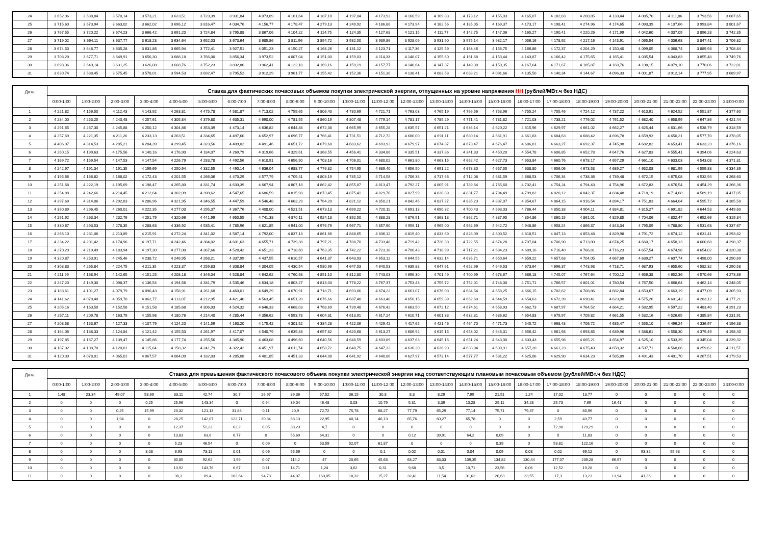| 24 | 3 652,06 | 3 588,84 | 3 570,14 | 3 573,21 | 3 623,51 | 3 723,39 | 3 931,84 | 4 073,89 | 4 161,64 | 4 187,10 | 4 197,84 | 4 173,92 | 4 166,59 | 4 169,83 | 4 173,12 | 4 155,03 | 4 165,07 | 4 182,83 | 4 200,85 | 4 133,44 | 4 085,70 | 4 111,86 | 3 793,56 | 3 687,65 |
| 25 | 3 715,60 | 3 673,94 | 3 663,02 | 3 662,02 | 3 696,12 | 3 816,47 | 4 034,76 | 4 156,77 | 4 178,47 | 4 279,13 | 4 249,92 | 4 186,86 | 4 173,94 | 4 182,56 | 4 185,05 | 4 169,37 | 4 173,17 | 4 198,41 | 4 274,96 | 4 174,65 | 4 093,39 | 4 107,66 | 3 993,84 | 3 801,67 |
| 26 | 3 767,55 | 3 720,22 | 3 674,23 | 3 666,42 | 3 691,20 | 3 724,84 | 3 795,88 | 3 867,06 | 4 104,22 | 4 114,75 | 4 124,35 | 4 127,68 | 4 121,15 | 4 111,77 | 4 142,75 | 4 147,06 | 4 165,27 | 4 190,41 | 4 220,26 | 4 171,99 | 4 042,60 | 4 037,09 | 3 896,28 | 3 742,35 |
| 27 | 3 719,02 | 3 664,11 | 3 637,77 | 3 618,23 | 3 634,64 | 3 652,03 | 3 673,64 | 3 685,86 | 3 811,96 | 3 894,72 | 3 932,50 | 3 939,86 | 3 928,09 | 3 931,90 | 3 975,14 | 3 982,17 | 4 056,16 | 4 178,92 | 4 217,16 | 4 145,91 | 4 065,54 | 4 006,68 | 3 847,41 | 3 706,82 |
| 28 | 3 674,50 | 3 648,77 | 3 635,28 | 3 631,86 | 3 665,94 | 3 772,41 | 3 927,51 | 4 051,23 | 4 150,27 | 4 168,26 | 4 131,12 | 4 123,71 | 4 117,36 | 4 125,59 | 4 163,46 | 4 156,75 | 4 166,86 | 4 172,37 | 4 204,29 | 4 150,40 | 4 099,05 | 4 068,74 | 3 889,93 | 3 708,84 |
| 29 | 3 708,29 | 3 677,71 | 3 649,91 | 3 656,30 | 3 688,18 | 3 766,00 | 3 856,34 | 3 973,52 | 4 007,04 | 4 151,00 | 4 159,03 | 4 114,33 | 4 148,07 | 4 155,60 | 4 161,68 | 4 153,44 | 4 143,87 | 4 166,42 | 4 175,65 | 4 165,41 | 4 035,54 | 4 043,83 | 3 855,48 | 3 749,76 |
| 30 | 3 698,36 | 3 649,14 | 3 631,25 | 3 626,08 | 3 668,76 | 3 752,23 | 3 832,86 | 3 962,41 | 4 122,18 | 4 169,16 | 4 159,19 | 4 157,77 | 4 140,64 | 4 147,37 | 4 149,38 | 4 150,35 | 4 167,64 | 4 171,67 | 4 185,87 | 4 168,76 | 4 108,15 | 4 079,10 | 3 770,06 | 3 722,01 |
| 31 | 3 630,74 | 3 588,45 | 3 575,45 | 3 578,01 | 3 594,53 | 3 692,47 | 3 795,52 | 3 912,29 | 3 961,77 | 4 155,42 | 4 152,36 | 4 151,30 | 4 138,41 | 4 083,58 | 4 088,21 | 4 091,66 | 4 135,50 | 4 140,34 | 4 144,67 | 4 096,33 | 4 001,87 | 3 912,14 | 3 777,95 | 3 689,97 |
| Дата | Ставка для фактических почасовых объемов покупки электрической энергии, отпущенных на уровне напряжения НН (рублей/МВт.ч без НДС) | | | | | | | | | | | | | | | | | | | | | | | |
| --- | --- | --- | --- | --- | --- | --- | --- | --- | --- | --- | --- | --- | --- | --- | --- | --- | --- | --- | --- | --- | --- | --- | --- | --- |
| | 0:00-1:00 | 1:00-2:00 | 2:00-3:00 | 3:00-4:00 | 4:00-5:00 | 5:00-6:00 | 6:00-7:00 | 7:00-8:00 | 8:00-9:00 | 9:00-10:00 | 10:00-11:00 | 11:00-12:00 | 12:00-13:00 | 13:00-14:00 | 14:00-15:00 | 15:00-16:00 | 16:00-17:00 | 17:00-18:00 | 18:00-19:00 | 19:00-20:00 | 20:00-21:00 | 21:00-22:00 | 22:00-23:00 | 23:00-0:00 |
| 1 | 4 221,82 | 4 156,50 | 4 112,43 | 4 143,92 | 4 263,81 | 4 475,78 | 4 581,87 | 4 713,02 | 4 759,65 | 4 806,40 | 4 780,69 | 4 721,71 | 4 763,03 | 4 765,19 | 4 766,56 | 4 753,96 | 4 755,24 | 4 755,46 | 4 724,12 | 4 737,22 | 4 610,91 | 4 624,52 | 4 551,87 | 4 377,60 |
| 2 | 4 284,00 | 4 253,25 | 4 240,48 | 4 257,61 | 4 305,84 | 4 379,80 | 4 635,31 | 4 690,00 | 4 781,55 | 4 860,19 | 4 807,48 | 4 779,14 | 4 781,17 | 4 785,29 | 4 771,41 | 4 731,82 | 4 721,03 | 4 738,21 | 4 776,02 | 4 761,52 | 4 682,40 | 4 658,99 | 4 647,86 | 4 421,44 |
| 3 | 4 291,65 | 4 267,30 | 4 245,88 | 4 250,12 | 4 304,86 | 4 353,39 | 4 473,14 | 4 636,82 | 4 644,88 | 4 672,38 | 4 665,99 | 4 655,28 | 4 635,57 | 4 651,21 | 4 636,14 | 4 620,22 | 4 615,96 | 4 629,97 | 4 661,02 | 4 662,27 | 4 625,44 | 4 631,66 | 4 538,79 | 4 318,59 |
| 4 | 4 257,69 | 4 221,35 | 4 211,26 | 4 233,13 | 4 263,51 | 4 334,65 | 4 497,60 | 4 652,97 | 4 696,77 | 4 766,41 | 4 731,51 | 4 712,72 | 4 680,00 | 4 691,11 | 4 680,14 | 4 661,91 | 4 661,83 | 4 684,63 | 4 688,42 | 4 696,78 | 4 659,93 | 4 650,21 | 4 577,70 | 4 378,05 |
| 5 | 4 406,07 | 4 314,53 | 4 285,21 | 4 284,39 | 4 299,45 | 4 323,56 | 4 409,02 | 4 491,46 | 4 651,72 | 4 679,68 | 4 683,62 | 4 693,92 | 4 679,97 | 4 674,37 | 4 673,47 | 4 676,47 | 4 686,81 | 4 663,27 | 4 692,37 | 4 745,98 | 4 682,82 | 4 653,41 | 4 633,23 | 4 376,16 |
| 6 | 4 260,15 | 4 199,63 | 4 175,56 | 4 140,16 | 4 176,90 | 4 184,07 | 4 269,79 | 4 319,66 | 4 329,61 | 4 368,55 | 4 456,41 | 4 334,86 | 4 335,51 | 4 337,86 | 4 341,33 | 4 450,20 | 4 554,78 | 4 606,85 | 4 652,78 | 4 647,76 | 4 627,83 | 4 555,41 | 4 394,06 | 4 224,63 |
| 7 | 4 169,72 | 4 159,54 | 4 147,53 | 4 147,54 | 4 226,79 | 4 283,78 | 4 492,56 | 4 610,91 | 4 656,90 | 4 703,16 | 4 706,01 | 4 680,02 | 4 661,80 | 4 663,15 | 4 662,42 | 4 627,73 | 4 653,84 | 4 660,76 | 4 678,17 | 4 657,29 | 4 661,10 | 4 633,03 | 4 543,08 | 4 371,81 |
| 8 | 4 242,97 | 4 191,34 | 4 191,35 | 4 199,69 | 4 250,94 | 4 332,55 | 4 490,14 | 4 636,04 | 4 688,77 | 4 776,82 | 4 754,95 | 4 689,40 | 4 656,50 | 4 691,22 | 4 678,30 | 4 657,55 | 4 638,80 | 4 656,06 | 4 673,53 | 4 689,27 | 4 652,08 | 4 681,99 | 4 559,83 | 4 334,39 |
| 9 | 4 195,66 | 4 168,82 | 4 168,02 | 4 172,43 | 4 201,55 | 4 266,06 | 4 470,29 | 4 577,79 | 4 709,41 | 4 803,19 | 4 785,12 | 4 714,58 | 4 706,38 | 4 717,66 | 4 712,08 | 4 681,59 | 4 688,53 | 4 706,34 | 4 738,36 | 4 739,48 | 4 672,15 | 4 675,08 | 4 532,94 | 4 268,60 |
| 10 | 4 251,68 | 4 222,19 | 4 195,69 | 4 198,47 | 4 265,80 | 4 331,74 | 4 633,39 | 4 667,94 | 4 807,18 | 4 862,42 | 4 855,87 | 4 813,47 | 4 792,27 | 4 805,91 | 4 789,64 | 4 765,60 | 4 732,41 | 4 754,24 | 4 794,43 | 4 754,96 | 4 672,83 | 4 676,54 | 4 454,29 | 4 266,36 |
| 11 | 4 254,88 | 4 242,66 | 4 214,45 | 4 212,64 | 4 302,09 | 4 398,62 | 4 547,65 | 4 686,59 | 4 815,98 | 4 873,45 | 4 875,41 | 4 829,70 | 4 827,99 | 4 838,89 | 4 831,77 | 4 794,49 | 4 799,82 | 4 820,12 | 4 842,37 | 4 834,48 | 4 718,19 | 4 714,68 | 4 589,19 | 4 417,05 |
| 12 | 4 397,69 | 4 314,06 | 4 292,83 | 4 286,96 | 4 321,95 | 4 346,55 | 4 447,59 | 4 546,48 | 4 663,29 | 4 764,20 | 4 821,12 | 4 850,21 | 4 842,46 | 4 837,27 | 4 835,23 | 4 837,07 | 4 854,67 | 4 864,15 | 4 916,54 | 4 894,17 | 4 751,83 | 4 664,04 | 4 595,72 | 4 385,58 |
| 13 | 4 390,89 | 4 296,45 | 4 260,01 | 4 222,35 | 4 277,03 | 4 295,37 | 4 367,76 | 4 408,00 | 4 521,51 | 4 673,13 | 4 699,22 | 4 720,11 | 4 691,13 | 4 690,32 | 4 700,43 | 4 693,03 | 4 786,44 | 4 850,33 | 4 904,11 | 4 884,81 | 4 815,27 | 4 691,82 | 4 644,53 | 4 449,60 |
| 14 | 4 291,92 | 4 263,34 | 4 232,76 | 4 251,79 | 4 320,66 | 4 441,99 | 4 650,55 | 4 741,38 | 4 870,11 | 4 924,13 | 4 892,50 | 4 888,28 | 4 876,91 | 4 868,13 | 4 862,71 | 4 837,95 | 4 854,86 | 4 860,15 | 4 861,01 | 4 829,85 | 4 704,06 | 4 802,47 | 4 652,66 | 4 319,34 |
| 15 | 4 330,67 | 4 293,53 | 4 278,35 | 4 288,63 | 4 336,92 | 4 535,41 | 4 785,96 | 4 821,85 | 4 941,00 | 4 976,79 | 4 967,71 | 4 857,90 | 4 956,11 | 4 965,00 | 4 962,69 | 4 942,72 | 4 948,86 | 4 958,24 | 4 866,37 | 4 843,34 | 4 795,09 | 4 788,80 | 4 531,63 | 4 337,67 |
| 16 | 4 266,10 | 4 231,06 | 4 213,89 | 4 215,91 | 4 272,24 | 4 341,02 | 4 587,14 | 4 792,00 | 4 837,13 | 4 861,66 | 4 848,65 | 4 836,12 | 4 819,40 | 4 833,69 | 4 828,09 | 4 800,52 | 4 818,51 | 4 847,13 | 4 853,48 | 4 829,98 | 4 791,72 | 4 674,12 | 4 631,41 | 4 293,82 |
| 17 | 4 234,22 | 4 201,42 | 4 174,96 | 4 197,71 | 4 242,46 | 4 384,02 | 4 601,63 | 4 655,71 | 4 739,38 | 4 797,21 | 4 788,70 | 4 733,48 | 4 719,42 | 4 720,33 | 4 722,55 | 4 674,28 | 4 707,04 | 4 706,90 | 4 713,80 | 4 674,25 | 4 660,17 | 4 658,13 | 4 600,68 | 4 298,37 |
| 18 | 4 270,20 | 4 219,49 | 4 183,94 | 4 197,30 | 4 277,00 | 4 367,66 | 4 528,42 | 4 651,23 | 4 718,60 | 4 763,35 | 4 742,22 | 4 723,18 | 4 706,43 | 4 718,99 | 4 717,21 | 4 684,23 | 4 689,16 | 4 716,40 | 4 766,81 | 4 716,23 | 4 657,54 | 4 674,98 | 4 654,02 | 4 320,38 |
| 19 | 4 320,87 | 4 253,91 | 4 245,46 | 4 238,72 | 4 246,95 | 4 268,21 | 4 337,99 | 4 437,55 | 4 610,57 | 4 641,37 | 4 643,93 | 4 653,12 | 4 644,55 | 4 632,14 | 4 636,71 | 4 650,64 | 4 659,22 | 4 657,63 | 4 704,05 | 4 667,69 | 4 639,27 | 4 607,74 | 4 498,00 | 4 290,69 |
| 20 | 4 303,83 | 4 265,84 | 4 224,75 | 4 211,35 | 4 223,37 | 4 259,83 | 4 308,84 | 4 304,05 | 4 430,54 | 4 580,96 | 4 647,53 | 4 640,53 | 4 639,88 | 4 647,61 | 4 652,96 | 4 649,53 | 4 673,64 | 4 696,37 | 4 743,93 | 4 718,71 | 4 687,93 | 4 655,60 | 4 582,32 | 4 290,58 |
| 21 | 4 211,99 | 4 168,94 | 4 142,65 | 4 151,25 | 4 208,18 | 4 346,04 | 4 528,84 | 4 642,62 | 4 760,98 | 4 851,10 | 4 812,80 | 4 743,03 | 4 696,30 | 4 701,49 | 4 700,99 | 4 678,67 | 4 686,18 | 4 745,07 | 4 767,64 | 4 700,12 | 4 656,38 | 4 652,36 | 4 570,66 | 4 273,86 |
| 22 | 4 247,20 | 4 149,30 | 4 098,37 | 4 136,54 | 4 194,56 | 4 331,79 | 4 535,46 | 4 634,18 | 4 803,27 | 4 813,03 | 4 778,22 | 4 767,37 | 4 753,43 | 4 755,72 | 4 752,01 | 4 748,00 | 4 751,71 | 4 766,57 | 4 801,01 | 4 780,54 | 4 767,50 | 4 668,64 | 4 462,14 | 4 248,05 |
| 23 | 4 183,61 | 4 101,27 | 4 079,79 | 4 096,43 | 4 158,91 | 4 261,68 | 4 460,01 | 4 649,29 | 4 670,91 | 4 718,71 | 4 693,86 | 4 674,22 | 4 661,07 | 4 676,03 | 4 684,54 | 4 658,25 | 4 666,15 | 4 702,62 | 4 708,86 | 4 682,84 | 4 653,67 | 4 663,19 | 4 477,09 | 4 305,93 |
| 24 | 4 141,62 | 4 078,40 | 4 059,70 | 4 062,77 | 4 113,07 | 4 212,95 | 4 421,40 | 4 563,45 | 4 651,20 | 4 676,66 | 4 687,40 | 4 663,48 | 4 656,15 | 4 659,39 | 4 662,68 | 4 644,59 | 4 654,63 | 4 672,39 | 4 690,41 | 4 623,00 | 4 575,26 | 4 601,42 | 4 283,12 | 4 177,21 |
| 25 | 4 205,16 | 4 163,50 | 4 152,58 | 4 151,58 | 4 185,68 | 4 306,03 | 4 524,32 | 4 646,33 | 4 668,03 | 4 768,69 | 4 739,48 | 4 676,42 | 4 663,50 | 4 672,12 | 4 674,61 | 4 658,93 | 4 662,73 | 4 687,97 | 4 764,52 | 4 664,21 | 4 582,95 | 4 597,22 | 4 483,40 | 4 291,23 |
| 26 | 4 257,11 | 4 209,78 | 4 163,79 | 4 155,98 | 4 180,76 | 4 214,40 | 4 285,44 | 4 356,62 | 4 593,78 | 4 604,31 | 4 613,91 | 4 617,24 | 4 610,71 | 4 601,33 | 4 632,31 | 4 636,62 | 4 654,83 | 4 679,97 | 4 709,82 | 4 661,55 | 4 532,16 | 4 526,65 | 4 385,84 | 4 231,91 |
| 27 | 4 208,58 | 4 153,67 | 4 127,33 | 4 107,79 | 4 124,20 | 4 141,59 | 4 163,20 | 4 175,42 | 4 301,52 | 4 384,28 | 4 422,06 | 4 429,42 | 4 417,65 | 4 421,46 | 4 464,70 | 4 471,73 | 4 545,72 | 4 668,48 | 4 706,72 | 4 635,47 | 4 555,10 | 4 496,24 | 4 336,97 | 4 196,38 |
| 28 | 4 164,06 | 4 138,33 | 4 124,84 | 4 121,42 | 4 155,50 | 4 261,97 | 4 417,07 | 4 540,79 | 4 639,83 | 4 657,82 | 4 620,68 | 4 613,27 | 4 606,92 | 4 615,15 | 4 653,02 | 4 646,31 | 4 656,42 | 4 661,93 | 4 693,85 | 4 639,96 | 4 588,61 | 4 558,30 | 4 379,49 | 4 198,40 |
| 29 | 4 197,85 | 4 167,27 | 4 139,47 | 4 145,86 | 4 177,74 | 4 255,56 | 4 345,90 | 4 463,08 | 4 496,60 | 4 640,56 | 4 648,59 | 4 603,89 | 4 637,63 | 4 645,16 | 4 651,24 | 4 643,00 | 4 633,43 | 4 655,98 | 4 665,21 | 4 654,97 | 4 525,10 | 4 533,39 | 4 345,04 | 4 239,32 |
| 30 | 4 187,92 | 4 138,70 | 4 120,81 | 4 115,64 | 4 158,32 | 4 241,79 | 4 322,42 | 4 451,97 | 4 611,74 | 4 658,72 | 4 648,75 | 4 647,33 | 4 630,20 | 4 636,93 | 4 638,94 | 4 639,91 | 4 657,20 | 4 661,23 | 4 675,43 | 4 658,32 | 4 597,71 | 4 568,66 | 4 259,62 | 4 211,57 |
| 31 | 4 120,30 | 4 078,01 | 4 065,01 | 4 067,57 | 4 084,09 | 4 182,03 | 4 285,08 | 4 401,85 | 4 451,33 | 4 644,98 | 4 641,92 | 4 640,86 | 4 627,97 | 4 573,14 | 4 577,77 | 4 581,22 | 4 625,06 | 4 629,90 | 4 634,23 | 4 585,89 | 4 491,43 | 4 401,70 | 4 267,51 | 4 179,53 |
| Дата | Ставка для превышения фактического почасового объема покупки электрической энергии над соответствующим плановым почасовым объемом (рублей/МВт.ч без НДС) | | | | | | | | | | | | | | | | | | | | | | | |
| --- | --- | --- | --- | --- | --- | --- | --- | --- | --- | --- | --- | --- | --- | --- | --- | --- | --- | --- | --- | --- | --- | --- | --- | --- |
| | 0:00-1:00 | 1:00-2:00 | 2:00-3:00 | 3:00-4:00 | 4:00-5:00 | 5:00-6:00 | 6:00-7:00 | 7:00-8:00 | 8:00-9:00 | 9:00-10:00 | 10:00-11:00 | 11:00-12:00 | 12:00-13:00 | 13:00-14:00 | 14:00-15:00 | 15:00-16:00 | 16:00-17:00 | 17:00-18:00 | 18:00-19:00 | 19:00-20:00 | 20:00-21:00 | 21:00-22:00 | 22:00-23:00 | 23:00-0:00 |
| 1 | 1,48 | 23,34 | 49,07 | 58,69 | 33,11 | 42,74 | 30,7 | 26,97 | 89,36 | 57,52 | 36,15 | 30,8 | 8,3 | 8,29 | 7,99 | 21,51 | 1,24 | 17,02 | 13,77 | 0 | 0 | 0 | 0 | 0 |
| 2 | 0 | 0 | 0 | 0,25 | 25,96 | 143,34 | 0 | 0,94 | 39,04 | 46,48 | 0,03 | 10,79 | 5,31 | 3,39 | 10,28 | 29,11 | 34,28 | 25,73 | 7,69 | 16,41 | 0 | 0 | 0 | 0 |
| 3 | 0 | 0 | 0,25 | 15,99 | 23,32 | 121,13 | 31,88 | 0,11 | 20,9 | 72,72 | 75,78 | 68,27 | 77,79 | 65,29 | 77,14 | 75,71 | 79,37 | 0 | 80,96 | 0 | 0 | 0 | 0 | 0 |
| 4 | 0 | 0 | 1,94 | 0 | 28,25 | 142,07 | 122,71 | 30,84 | 68,13 | 22,95 | 40,14 | 46,13 | 65,76 | 60,27 | 65,78 | 0 | 0 | 2,59 | 43,77 | 0 | 0 | 0 | 0 | 0 |
| 5 | 0 | 0 | 0 | 0 | 12,37 | 51,23 | 62,2 | 0,05 | 38,23 | 4,7 | 0 | 0 | 0 | 0 | 0 | 0 | 0 | 72,98 | 129,29 | 0 | 0 | 0 | 0 | 0 |
| 6 | 0 | 0 | 0 | 0 | 13,83 | 63,6 | 6,77 | 0 | 55,69 | 64,31 | 0 | 0 | 0,12 | 39,91 | 64,2 | 0,09 | 0 | 0 | 11,83 | 0 | 0 | 0 | 0 | 0 |
| 7 | 0 | 0 | 0 | 0 | 5,23 | 46,54 | 0 | 0,09 | 0 | 53,59 | 52,07 | 61,87 | 0 | 0 | 0 | 0,39 | 0 | 53,81 | 122,16 | 0 | 0 | 0 | 0 | 0 |
| 8 | 0 | 0 | 0 | 8,03 | 6,93 | 73,11 | 0,01 | 0,06 | 55,56 | 0 | 0 | 0,1 | 0,02 | 0,01 | 0,04 | 0,09 | 0,08 | 0,02 | 69,12 | 0 | 93,32 | 55,63 | 0 | 0 |
| 9 | 0 | 0 | 0 | 0 | 30,85 | 92,62 | 1,99 | 0,07 | 114,2 | 47 | 20,65 | 45,63 | 63,27 | 83,03 | 109,35 | 134,82 | 130,44 | 177,07 | 239,28 | 66,97 | 0 | 0 | 0 | 0 |
| 10 | 0 | 0 | 0 | 0 | 13,92 | 143,76 | 6,67 | 0,11 | 14,71 | 1,24 | 3,62 | 0,31 | 9,68 | 3,5 | 10,71 | 23,56 | 0,06 | 12,52 | 19,28 | 0 | 0 | 0 | 0 | 0 |
| 11 | 0 | 0 | 0 | 0 | 30,3 | 89,4 | 102,64 | 94,78 | 44,07 | 160,05 | 18,32 | 15,27 | 32,41 | 11,54 | 31,62 | 26,63 | 23,55 | 17,3 | 13,23 | 13,94 | 41,36 | 0 | 0 | 0 |